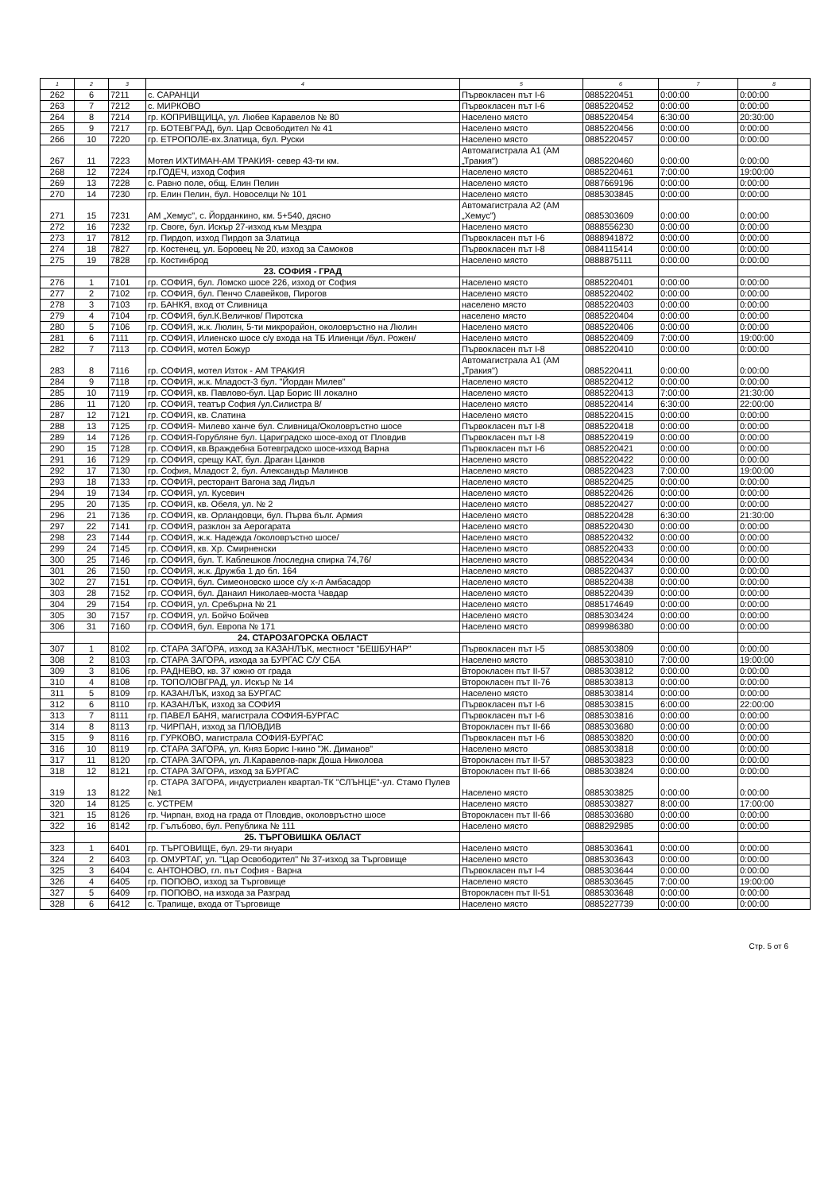| 1 | 2 | 3 | 4 | 5 | 6 | 7 | 8 |
| --- | --- | --- | --- | --- | --- | --- | --- |
| 262 | 6 | 7211 | с. САРАНЦИ | Първокласен път I-6 | 0885220451 | 0:00:00 | 0:00:00 |
| 263 | 7 | 7212 | с. МИРКОВО | Първокласен път I-6 | 0885220452 | 0:00:00 | 0:00:00 |
| 264 | 8 | 7214 | гр. КОПРИВЩИЦА, ул. Любев Каравелов № 80 | Населено място | 0885220454 | 6:30:00 | 20:30:00 |
| 265 | 9 | 7217 | гр. БОТЕВГРАД, бул. Цар Освободител № 41 | Населено място | 0885220456 | 0:00:00 | 0:00:00 |
| 266 | 10 | 7220 | гр. ЕТРОПОЛЕ-вх.Златица, бул. Руски | Населено място | 0885220457 | 0:00:00 | 0:00:00 |
| 267 | 11 | 7223 | Мотел ИХТИМАН-АМ ТРАКИЯ- север 43-ти км. | Автомагистрала А1 (АМ „Тракия") | 0885220460 | 0:00:00 | 0:00:00 |
| 268 | 12 | 7224 | гр.ГОДЕЧ, изход София | Населено място | 0885220461 | 7:00:00 | 19:00:00 |
| 269 | 13 | 7228 | с. Равно поле, общ. Елин Пелин | Населено място | 0887669196 | 0:00:00 | 0:00:00 |
| 270 | 14 | 7230 | гр. Елин Пелин, бул. Новоселци № 101 | Населено място | 0885303845 | 0:00:00 | 0:00:00 |
| 271 | 15 | 7231 | АМ „Хемус", с. Йорданкино, км. 5+540, дясно | Автомагистрала А2 (АМ „Хемус") | 0885303609 | 0:00:00 | 0:00:00 |
| 272 | 16 | 7232 | гр. Своге, бул. Искър 27-изход към Мездра | Населено място | 0888556230 | 0:00:00 | 0:00:00 |
| 273 | 17 | 7812 | гр. Пирдоп, изход Пирдоп за Златица | Първокласен път I-6 | 0888941872 | 0:00:00 | 0:00:00 |
| 274 | 18 | 7827 | гр. Костенец, ул. Боровец № 20, изход за Самоков | Първокласен път I-8 | 0884115414 | 0:00:00 | 0:00:00 |
| 275 | 19 | 7828 | гр. Костинброд | Населено място | 0888875111 | 0:00:00 | 0:00:00 |
| | | | 23. СОФИЯ - ГРАД | | | | |
| 276 | 1 | 7101 | гр. СОФИЯ, бул. Ломско шосе 226, изход от София | Населено място | 0885220401 | 0:00:00 | 0:00:00 |
| 277 | 2 | 7102 | гр. СОФИЯ, бул. Пенчо Славейков, Пирогов | Населено място | 0885220402 | 0:00:00 | 0:00:00 |
| 278 | 3 | 7103 | гр. БАНКЯ, вход от Сливница | населено място | 0885220403 | 0:00:00 | 0:00:00 |
| 279 | 4 | 7104 | гр. СОФИЯ, бул.К.Величков/ Пиротска | населено място | 0885220404 | 0:00:00 | 0:00:00 |
| 280 | 5 | 7106 | гр. СОФИЯ, ж.к. Люлин, 5-ти микрорайон, околовръстно на Люлин | Населено място | 0885220406 | 0:00:00 | 0:00:00 |
| 281 | 6 | 7111 | гр. СОФИЯ, Илиенско шосе с/у входа на ТБ Илиенци /бул. Рожен/ | Населено място | 0885220409 | 7:00:00 | 19:00:00 |
| 282 | 7 | 7113 | гр. СОФИЯ, мотел Божур | Първокласен път I-8 | 0885220410 | 0:00:00 | 0:00:00 |
| 283 | 8 | 7116 | гр. СОФИЯ, мотел Изток - АМ ТРАКИЯ | Автомагистрала А1 (АМ „Тракия") | 0885220411 | 0:00:00 | 0:00:00 |
| 284 | 9 | 7118 | гр. СОФИЯ, ж.к. Младост-3 бул. "Йордан Милев" | Населено място | 0885220412 | 0:00:00 | 0:00:00 |
| 285 | 10 | 7119 | гр. СОФИЯ, кв. Павлово-бул. Цар Борис III локално | Населено място | 0885220413 | 7:00:00 | 21:30:00 |
| 286 | 11 | 7120 | гр. СОФИЯ, театър София /ул.Силистра 8/ | Населено място | 0885220414 | 6:30:00 | 22:00:00 |
| 287 | 12 | 7121 | гр. СОФИЯ, кв. Слатина | Населено място | 0885220415 | 0:00:00 | 0:00:00 |
| 288 | 13 | 7125 | гр. СОФИЯ- Милево ханче бул. Сливница/Околовръстно шосе | Първокласен път I-8 | 0885220418 | 0:00:00 | 0:00:00 |
| 289 | 14 | 7126 | гр. СОФИЯ-Горубляне бул. Цариградско шосе-вход от Пловдив | Първокласен път I-8 | 0885220419 | 0:00:00 | 0:00:00 |
| 290 | 15 | 7128 | гр. СОФИЯ, кв.Враждебна Ботевградско шосе-изход Варна | Първокласен път I-6 | 0885220421 | 0:00:00 | 0:00:00 |
| 291 | 16 | 7129 | гр. СОФИЯ, срещу КАТ, бул. Драган Цанков | Населено място | 0885220422 | 0:00:00 | 0:00:00 |
| 292 | 17 | 7130 | гр. София, Младост 2, бул. Александър Малинов | Населено място | 0885220423 | 7:00:00 | 19:00:00 |
| 293 | 18 | 7133 | гр. СОФИЯ, ресторант Вагона зад Лидъл | Населено място | 0885220425 | 0:00:00 | 0:00:00 |
| 294 | 19 | 7134 | гр. СОФИЯ, ул. Кусевич | Населено място | 0885220426 | 0:00:00 | 0:00:00 |
| 295 | 20 | 7135 | гр. СОФИЯ, кв. Обеля, ул. № 2 | Населено място | 0885220427 | 0:00:00 | 0:00:00 |
| 296 | 21 | 7136 | гр. СОФИЯ, кв. Орландовци, бул. Първа бълг. Армия | Населено място | 0885220428 | 6:30:00 | 21:30:00 |
| 297 | 22 | 7141 | гр. СОФИЯ, разклон за Аерогарата | Населено място | 0885220430 | 0:00:00 | 0:00:00 |
| 298 | 23 | 7144 | гр. СОФИЯ, ж.к. Надежда /околовръстно шосе/ | Населено място | 0885220432 | 0:00:00 | 0:00:00 |
| 299 | 24 | 7145 | гр. СОФИЯ, кв. Хр. Смирненски | Населено място | 0885220433 | 0:00:00 | 0:00:00 |
| 300 | 25 | 7146 | гр. СОФИЯ, бул. Т. Каблешков /последна спирка 74,76/ | Населено място | 0885220434 | 0:00:00 | 0:00:00 |
| 301 | 26 | 7150 | гр. СОФИЯ, ж.к. Дружба 1 до бл. 164 | Населено място | 0885220437 | 0:00:00 | 0:00:00 |
| 302 | 27 | 7151 | гр. СОФИЯ, бул. Симеоновско шосе с/у х-л Амбасадор | Населено място | 0885220438 | 0:00:00 | 0:00:00 |
| 303 | 28 | 7152 | гр. СОФИЯ, бул. Данаил Николаев-моста Чавдар | Населено място | 0885220439 | 0:00:00 | 0:00:00 |
| 304 | 29 | 7154 | гр. СОФИЯ, ул. Сребърна № 21 | Населено място | 0885174649 | 0:00:00 | 0:00:00 |
| 305 | 30 | 7157 | гр. СОФИЯ, ул. Бойчо Бойчев | Населено място | 0885303424 | 0:00:00 | 0:00:00 |
| 306 | 31 | 7160 | гр. СОФИЯ, бул. Европа № 171 | Населено място | 0899986380 | 0:00:00 | 0:00:00 |
| | | | 24. СТАРОЗАГОРСКА ОБЛАСТ | | | | |
| 307 | 1 | 8102 | гр. СТАРА ЗАГОРА, изход за КАЗАНЛЪК, местност "БЕШБУНАР" | Първокласен път I-5 | 0885303809 | 0:00:00 | 0:00:00 |
| 308 | 2 | 8103 | гр. СТАРА ЗАГОРА, изхода за БУРГАС С/У СБА | Населено място | 0885303810 | 7:00:00 | 19:00:00 |
| 309 | 3 | 8106 | гр. РАДНЕВО, кв. 37 южно от града | Второкласен път II-57 | 0885303812 | 0:00:00 | 0:00:00 |
| 310 | 4 | 8108 | гр. ТОПОЛОВГРАД, ул. Искър № 14 | Второкласен път II-76 | 0885303813 | 0:00:00 | 0:00:00 |
| 311 | 5 | 8109 | гр. КАЗАНЛЪК, изход за БУРГАС | Населено място | 0885303814 | 0:00:00 | 0:00:00 |
| 312 | 6 | 8110 | гр. КАЗАНЛЪК, изход за СОФИЯ | Първокласен път I-6 | 0885303815 | 6:00:00 | 22:00:00 |
| 313 | 7 | 8111 | гр. ПАВЕЛ БАНЯ, магистрала СОФИЯ-БУРГАС | Първокласен път I-6 | 0885303816 | 0:00:00 | 0:00:00 |
| 314 | 8 | 8113 | гр. ЧИРПАН, изход за ПЛОВДИВ | Второкласен път II-66 | 0885303680 | 0:00:00 | 0:00:00 |
| 315 | 9 | 8116 | гр. ГУРКОВО, магистрала СОФИЯ-БУРГАС | Първокласен път I-6 | 0885303820 | 0:00:00 | 0:00:00 |
| 316 | 10 | 8119 | гр. СТАРА ЗАГОРА, ул. Княз Борис I-кино "Ж. Диманов" | Населено място | 0885303818 | 0:00:00 | 0:00:00 |
| 317 | 11 | 8120 | гр. СТАРА ЗАГОРА, ул. Л.Каравелов-парк Доша Николова | Второкласен път II-57 | 0885303823 | 0:00:00 | 0:00:00 |
| 318 | 12 | 8121 | гр. СТАРА ЗАГОРА, изход за БУРГАС | Второкласен път II-66 | 0885303824 | 0:00:00 | 0:00:00 |
| 319 | 13 | 8122 | гр. СТАРА ЗАГОРА, индустриален квартал-ТК "СЛЪНЦЕ"-ул. Стамо Пулев №1 | Населено място | 0885303825 | 0:00:00 | 0:00:00 |
| 320 | 14 | 8125 | с. УСТРЕМ | Населено място | 0885303827 | 8:00:00 | 17:00:00 |
| 321 | 15 | 8126 | гр. Чирпан, вход на града от Пловдив, околовръстно шосе | Второкласен път II-66 | 0885303680 | 0:00:00 | 0:00:00 |
| 322 | 16 | 8142 | гр. Гълъбово, бул. Република № 111 | Населено място | 0888292985 | 0:00:00 | 0:00:00 |
| | | | 25. ТЪРГОВИШКА ОБЛАСТ | | | | |
| 323 | 1 | 6401 | гр. ТЪРГОВИЩЕ, бул. 29-ти януари | Населено място | 0885303641 | 0:00:00 | 0:00:00 |
| 324 | 2 | 6403 | гр. ОМУРТАГ, ул. "Цар Освободител" № 37-изход за Търговище | Населено място | 0885303643 | 0:00:00 | 0:00:00 |
| 325 | 3 | 6404 | с. АНТОНОВО, гл. път София - Варна | Първокласен път I-4 | 0885303644 | 0:00:00 | 0:00:00 |
| 326 | 4 | 6405 | гр. ПОПОВО, изход за Търговище | Населено място | 0885303645 | 7:00:00 | 19:00:00 |
| 327 | 5 | 6409 | гр. ПОПОВО, на изхода за Разград | Второкласен път II-51 | 0885303648 | 0:00:00 | 0:00:00 |
| 328 | 6 | 6412 | с. Трапище, входа от Търговище | Населено място | 0885227739 | 0:00:00 | 0:00:00 |
Стр. 5 от 6